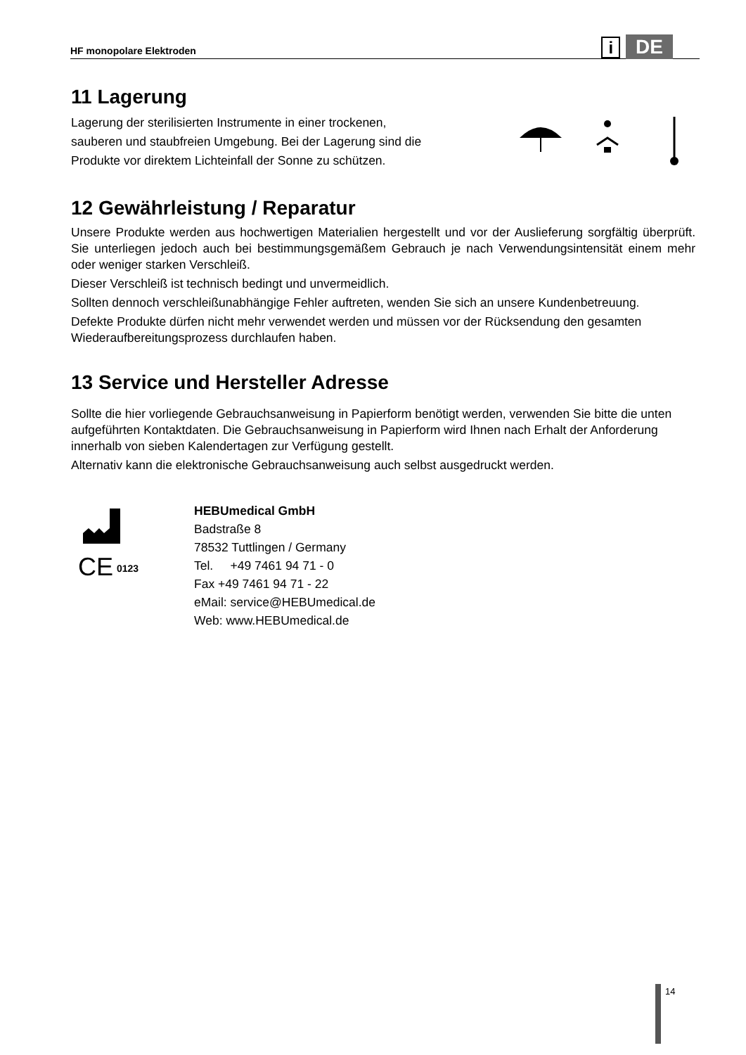HF monopolare Elektroden i DE
11 Lagerung
Lagerung der sterilisierten Instrumente in einer trockenen,
sauberen und staubfreien Umgebung. Bei der Lagerung sind die
Produkte vor direktem Lichteinfall der Sonne zu schützen.
12 Gewährleistung / Reparatur
Unsere Produkte werden aus hochwertigen Materialien hergestellt und vor der Auslieferung sorgfältig überprüft. Sie unterliegen jedoch auch bei bestimmungsgemäßem Gebrauch je nach Verwendungsintensität einem mehr oder weniger starken Verschleiß.
Dieser Verschleiß ist technisch bedingt und unvermeidlich.
Sollten dennoch verschleißunabhängige Fehler auftreten, wenden Sie sich an unsere Kundenbetreuung.
Defekte Produkte dürfen nicht mehr verwendet werden und müssen vor der Rücksendung den gesamten Wiederaufbereitungsprozess durchlaufen haben.
13 Service und Hersteller Adresse
Sollte die hier vorliegende Gebrauchsanweisung in Papierform benötigt werden, verwenden Sie bitte die unten aufgeführten Kontaktdaten. Die Gebrauchsanweisung in Papierform wird Ihnen nach Erhalt der Anforderung innerhalb von sieben Kalendertagen zur Verfügung gestellt.
Alternativ kann die elektronische Gebrauchsanweisung auch selbst ausgedruckt werden.
CE
0123
HEBUmedical GmbH
Badstraße 8
78532 Tuttlingen / Germany
Tel. +49 7461 94 71 - 0
Fax +49 7461 94 71 - 22
eMail: service@HEBUmedical.de
Web: www.HEBUmedical.de
14